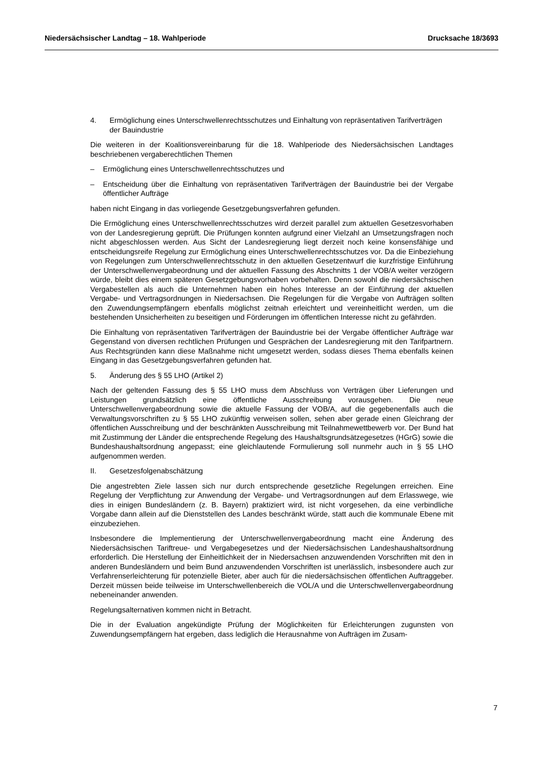Niedersächsischer Landtag – 18. Wahlperiode Drucksache 18/3693
4. Ermöglichung eines Unterschwellenrechtsschutzes und Einhaltung von repräsentativen Tarifverträgen der Bauindustrie
Die weiteren in der Koalitionsvereinbarung für die 18. Wahlperiode des Niedersächsischen Landtages beschriebenen vergaberechtlichen Themen
– Ermöglichung eines Unterschwellenrechtsschutzes und
– Entscheidung über die Einhaltung von repräsentativen Tarifverträgen der Bauindustrie bei der Vergabe öffentlicher Aufträge
haben nicht Eingang in das vorliegende Gesetzgebungsverfahren gefunden.
Die Ermöglichung eines Unterschwellenrechtsschutzes wird derzeit parallel zum aktuellen Gesetzesvorhaben von der Landesregierung geprüft. Die Prüfungen konnten aufgrund einer Vielzahl an Umsetzungsfragen noch nicht abgeschlossen werden. Aus Sicht der Landesregierung liegt derzeit noch keine konsensfähige und entscheidungsreife Regelung zur Ermöglichung eines Unterschwellenrechtsschutzes vor. Da die Einbeziehung von Regelungen zum Unterschwellenrechtsschutz in den aktuellen Gesetzentwurf die kurzfristige Einführung der Unterschwellenvergabeordnung und der aktuellen Fassung des Abschnitts 1 der VOB/A weiter verzögern würde, bleibt dies einem späteren Gesetzgebungsvorhaben vorbehalten. Denn sowohl die niedersächsischen Vergabestellen als auch die Unternehmen haben ein hohes Interesse an der Einführung der aktuellen Vergabe- und Vertragsordnungen in Niedersachsen. Die Regelungen für die Vergabe von Aufträgen sollten den Zuwendungsempfängern ebenfalls möglichst zeitnah erleichtert und vereinheitlicht werden, um die bestehenden Unsicherheiten zu beseitigen und Förderungen im öffentlichen Interesse nicht zu gefährden.
Die Einhaltung von repräsentativen Tarifverträgen der Bauindustrie bei der Vergabe öffentlicher Aufträge war Gegenstand von diversen rechtlichen Prüfungen und Gesprächen der Landesregierung mit den Tarifpartnern. Aus Rechtsgründen kann diese Maßnahme nicht umgesetzt werden, sodass dieses Thema ebenfalls keinen Eingang in das Gesetzgebungsverfahren gefunden hat.
5. Änderung des § 55 LHO (Artikel 2)
Nach der geltenden Fassung des § 55 LHO muss dem Abschluss von Verträgen über Lieferungen und Leistungen grundsätzlich eine öffentliche Ausschreibung vorausgehen. Die neue Unterschwellenvergabeordnung sowie die aktuelle Fassung der VOB/A, auf die gegebenenfalls auch die Verwaltungsvorschriften zu § 55 LHO zukünftig verweisen sollen, sehen aber gerade einen Gleichrang der öffentlichen Ausschreibung und der beschränkten Ausschreibung mit Teilnahmewettbewerb vor. Der Bund hat mit Zustimmung der Länder die entsprechende Regelung des Haushaltsgrundsätzegesetzes (HGrG) sowie die Bundeshaushaltsordnung angepasst; eine gleichlautende Formulierung soll nunmehr auch in § 55 LHO aufgenommen werden.
II. Gesetzesfolgenabschätzung
Die angestrebten Ziele lassen sich nur durch entsprechende gesetzliche Regelungen erreichen. Eine Regelung der Verpflichtung zur Anwendung der Vergabe- und Vertragsordnungen auf dem Erlasswege, wie dies in einigen Bundesländern (z. B. Bayern) praktiziert wird, ist nicht vorgesehen, da eine verbindliche Vorgabe dann allein auf die Dienststellen des Landes beschränkt würde, statt auch die kommunale Ebene mit einzubeziehen.
Insbesondere die Implementierung der Unterschwellenvergabeordnung macht eine Änderung des Niedersächsischen Tariftreue- und Vergabegesetzes und der Niedersächsischen Landeshaushaltsordnung erforderlich. Die Herstellung der Einheitlichkeit der in Niedersachsen anzuwendenden Vorschriften mit den in anderen Bundesländern und beim Bund anzuwendenden Vorschriften ist unerlässlich, insbesondere auch zur Verfahrenserleichterung für potenzielle Bieter, aber auch für die niedersächsischen öffentlichen Auftraggeber. Derzeit müssen beide teilweise im Unterschwellenbereich die VOL/A und die Unterschwellenvergabeordnung nebeneinander anwenden.
Regelungsalternativen kommen nicht in Betracht.
Die in der Evaluation angekündigte Prüfung der Möglichkeiten für Erleichterungen zugunsten von Zuwendungsempfängern hat ergeben, dass lediglich die Herausnahme von Aufträgen im Zusam-
7